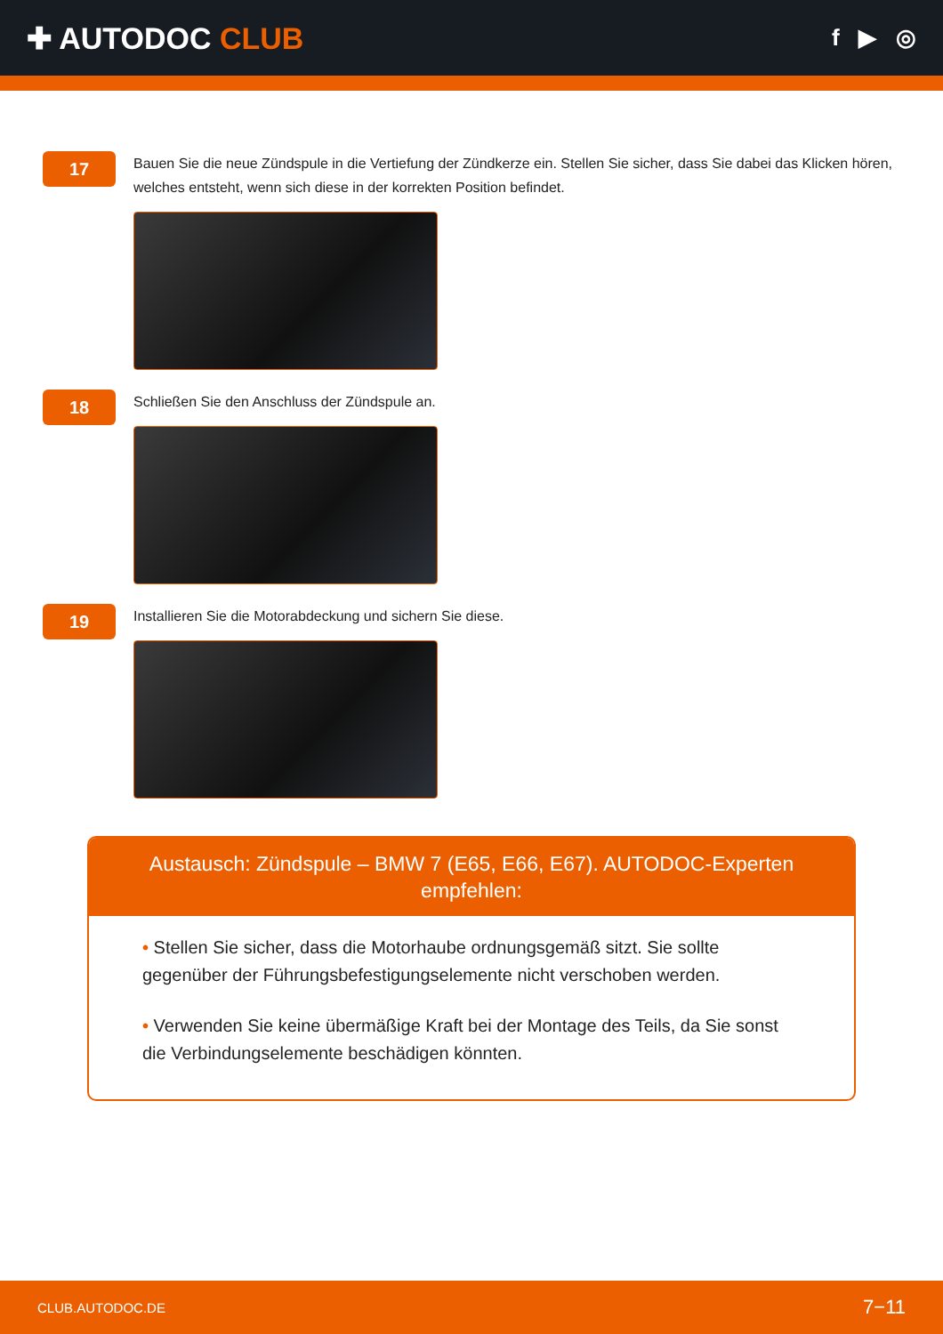✚ AUTODOC CLUB
f ▶ ◎
17
Bauen Sie die neue Zündspule in die Vertiefung der Zündkerze ein. Stellen Sie sicher, dass Sie dabei das Klicken hören, welches entsteht, wenn sich diese in der korrekten Position befindet.
18
Schließen Sie den Anschluss der Zündspule an.
19
Installieren Sie die Motorabdeckung und sichern Sie diese.
Austausch: Zündspule – BMW 7 (E65, E66, E67). AUTODOC-Experten empfehlen:
• Stellen Sie sicher, dass die Motorhaube ordnungsgemäß sitzt. Sie sollte gegenüber der Führungsbefestigungselemente nicht verschoben werden.
• Verwenden Sie keine übermäßige Kraft bei der Montage des Teils, da Sie sonst die Verbindungselemente beschädigen könnten.
CLUB.AUTODOC.DE 7−11